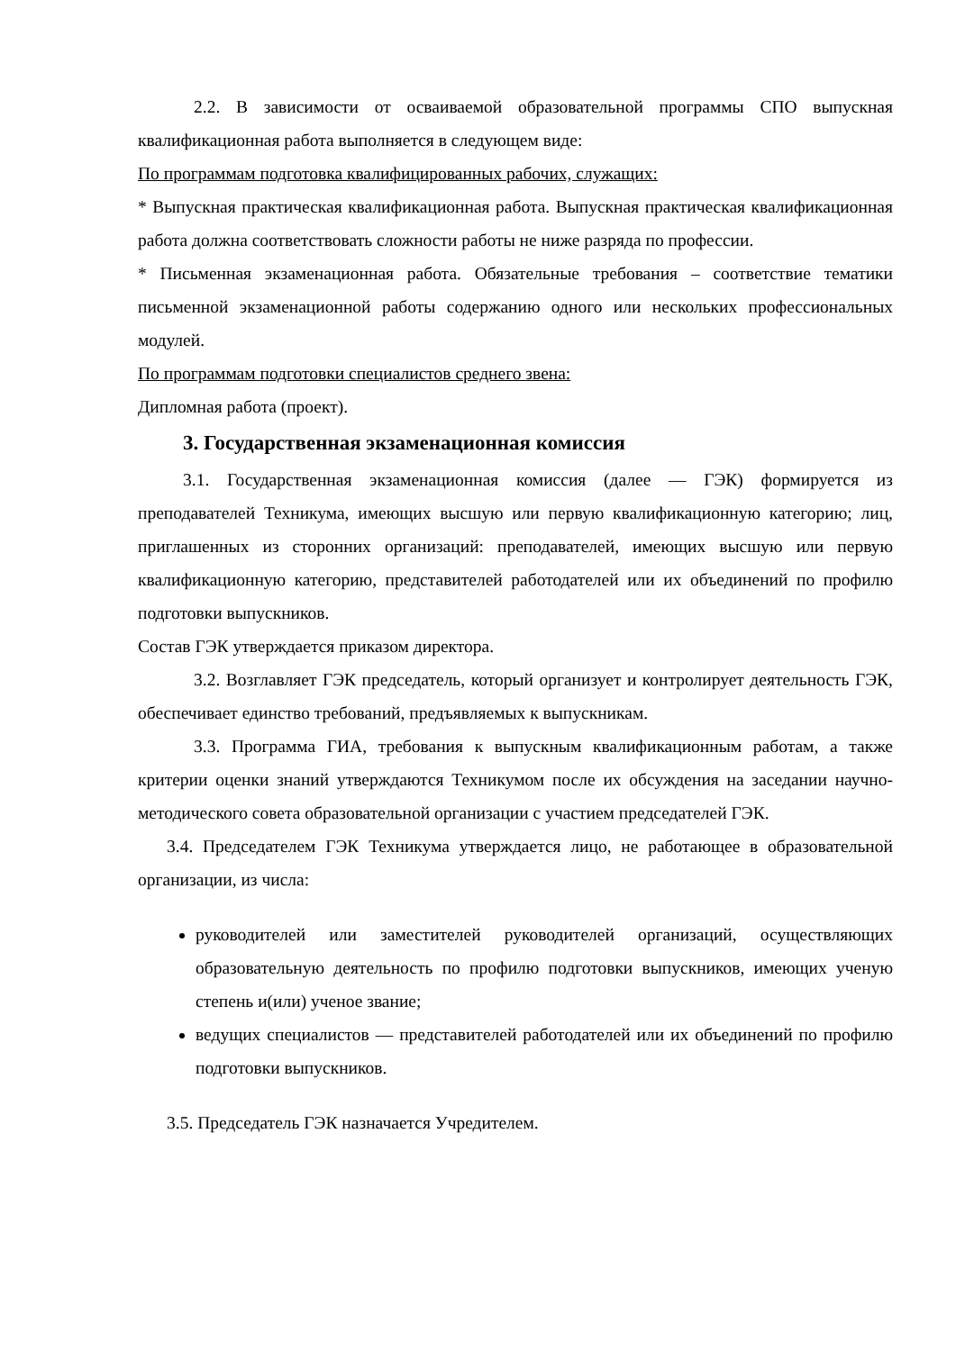2.2. В зависимости от осваиваемой образовательной программы СПО выпускная квалификационная работа выполняется в следующем виде:
По программам подготовка квалифицированных рабочих, служащих:
* Выпускная практическая квалификационная работа. Выпускная практическая квалификационная работа должна соответствовать сложности работы не ниже разряда по профессии.
* Письменная экзаменационная работа. Обязательные требования – соответствие тематики письменной экзаменационной работы содержанию одного или нескольких профессиональных модулей.
По программам подготовки специалистов среднего звена:
Дипломная работа (проект).
3. Государственная экзаменационная комиссия
3.1. Государственная экзаменационная комиссия (далее — ГЭК) формируется из преподавателей Техникума, имеющих высшую или первую квалификационную категорию; лиц, приглашенных из сторонних организаций: преподавателей, имеющих высшую или первую квалификационную категорию, представителей работодателей или их объединений по профилю подготовки выпускников.
Состав ГЭК утверждается приказом директора.
3.2. Возглавляет ГЭК председатель, который организует и контролирует деятельность ГЭК, обеспечивает единство требований, предъявляемых к выпускникам.
3.3. Программа ГИА, требования к выпускным квалификационным работам, а также критерии оценки знаний утверждаются Техникумом после их обсуждения на заседании научно- методического совета образовательной организации с участием председателей ГЭК.
3.4. Председателем ГЭК Техникума утверждается лицо, не работающее в образовательной организации, из числа:
руководителей или заместителей руководителей организаций, осуществляющих образовательную деятельность по профилю подготовки выпускников, имеющих ученую степень и(или) ученое звание;
ведущих специалистов — представителей работодателей или их объединений по профилю подготовки выпускников.
3.5. Председатель ГЭК назначается Учредителем.